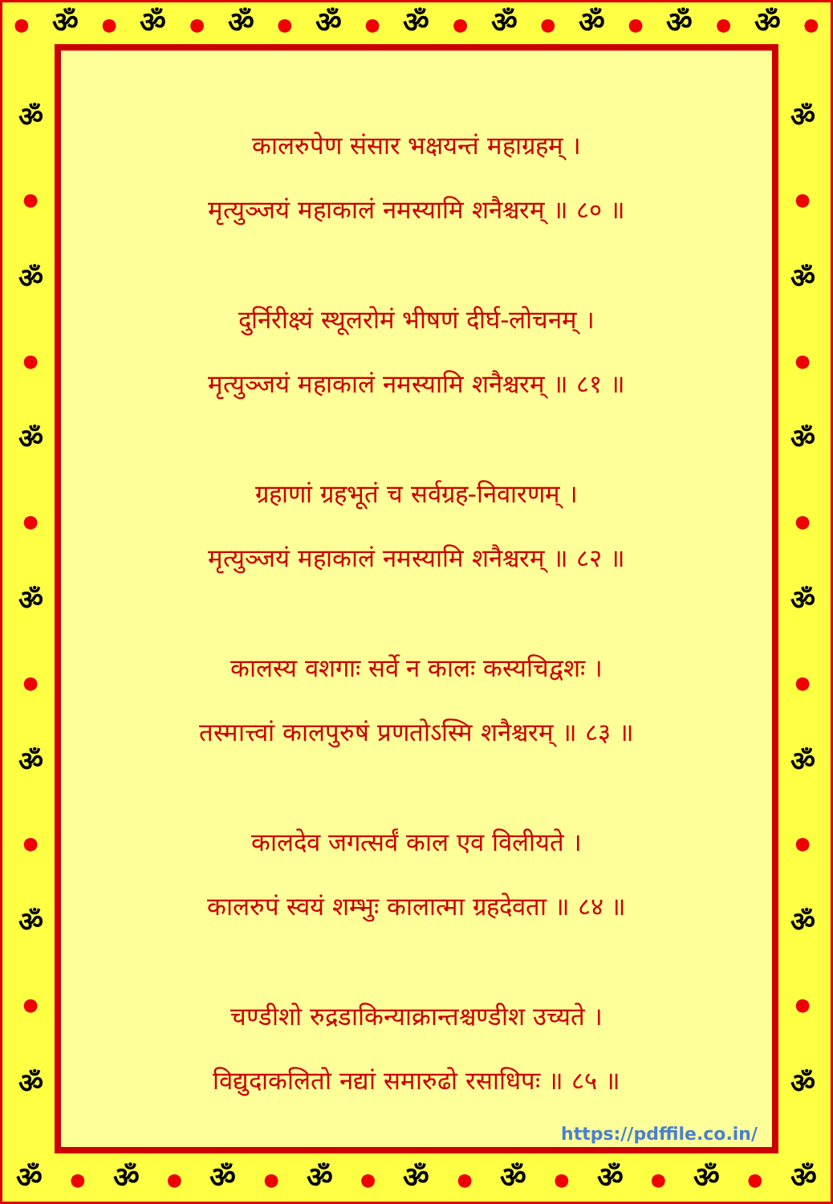● ॐ ● ॐ ● ॐ ● ॐ ● ॐ ● ॐ ● ॐ ● ॐ ● ॐ ●
ॐ
●
ॐ
●
ॐ
●
ॐ
●
ॐ
●
ॐ
●
ॐ
ॐ
●
ॐ
●
ॐ
●
ॐ
●
ॐ
●
ॐ
●
ॐ
कालरुपेण संसार भक्षयन्तं महाग्रहम् ।
मृत्युञ्जयं महाकालं नमस्यामि शनैश्चरम् ॥ ८० ॥
दुर्निरीक्ष्यं स्थूलरोमं भीषणं दीर्घ-लोचनम् ।
मृत्युञ्जयं महाकालं नमस्यामि शनैश्चरम् ॥ ८१ ॥
ग्रहाणां ग्रहभूतं च सर्वग्रह-निवारणम् ।
मृत्युञ्जयं महाकालं नमस्यामि शनैश्चरम् ॥ ८२ ॥
कालस्य वशगाः सर्वे न कालः कस्यचिद्वशः ।
तस्मात्त्वां कालपुरुषं प्रणतोऽस्मि शनैश्चरम् ॥ ८३ ॥
कालदेव जगत्सर्वं काल एव विलीयते ।
कालरुपं स्वयं शम्भुः कालात्मा ग्रहदेवता ॥ ८४ ॥
चण्डीशो रुद्रडाकिन्याक्रान्तश्चण्डीश उच्यते ।
विद्युदाकलितो नद्यां समारुढो रसाधिपः ॥ ८५ ॥
https://pdffile.co.in/
ॐ ● ॐ ● ॐ ● ॐ ● ॐ ● ॐ ● ॐ ● ॐ ● ॐ